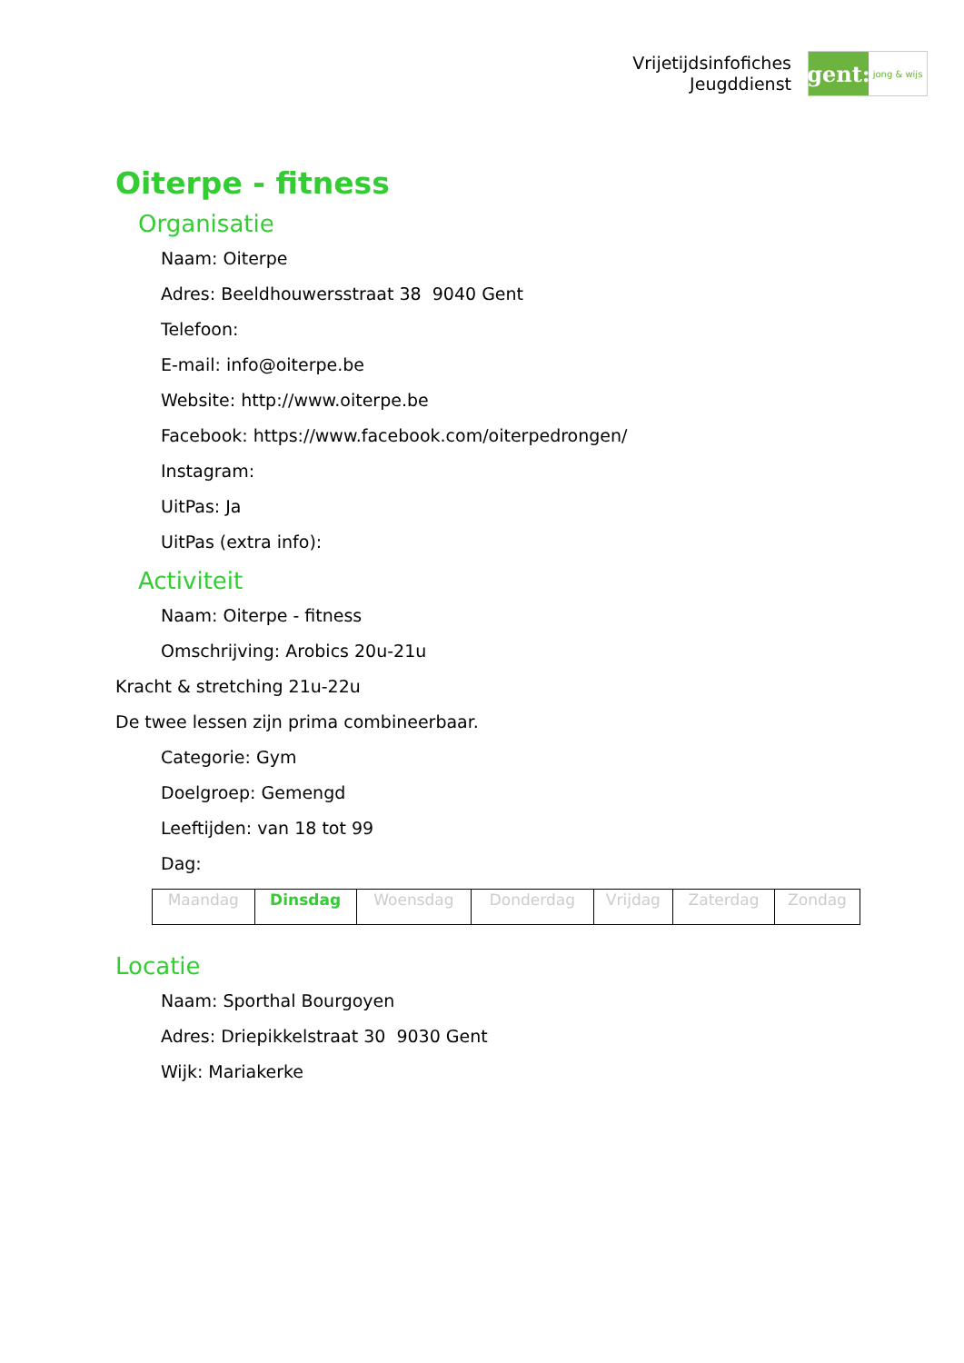Vrijetijdsinfofiches
Jeugddienst
gent:
jong & wijs
Oiterpe - fitness
Organisatie
Naam: Oiterpe
Adres: Beeldhouwersstraat 38 9040 Gent
Telefoon:
E-mail: info@oiterpe.be
Website: http://www.oiterpe.be
Facebook: https://www.facebook.com/oiterpedrongen/
Instagram:
UitPas: Ja
UitPas (extra info):
Activiteit
Naam: Oiterpe - fitness
Omschrijving: Arobics 20u-21u
Kracht & stretching 21u-22u
De twee lessen zijn prima combineerbaar.
Categorie: Gym
Doelgroep: Gemengd
Leeftijden: van 18 tot 99
Dag:
| Maandag | Dinsdag | Woensdag | Donderdag | Vrijdag | Zaterdag | Zondag |
Locatie
Naam: Sporthal Bourgoyen
Adres: Driepikkelstraat 30 9030 Gent
Wijk: Mariakerke